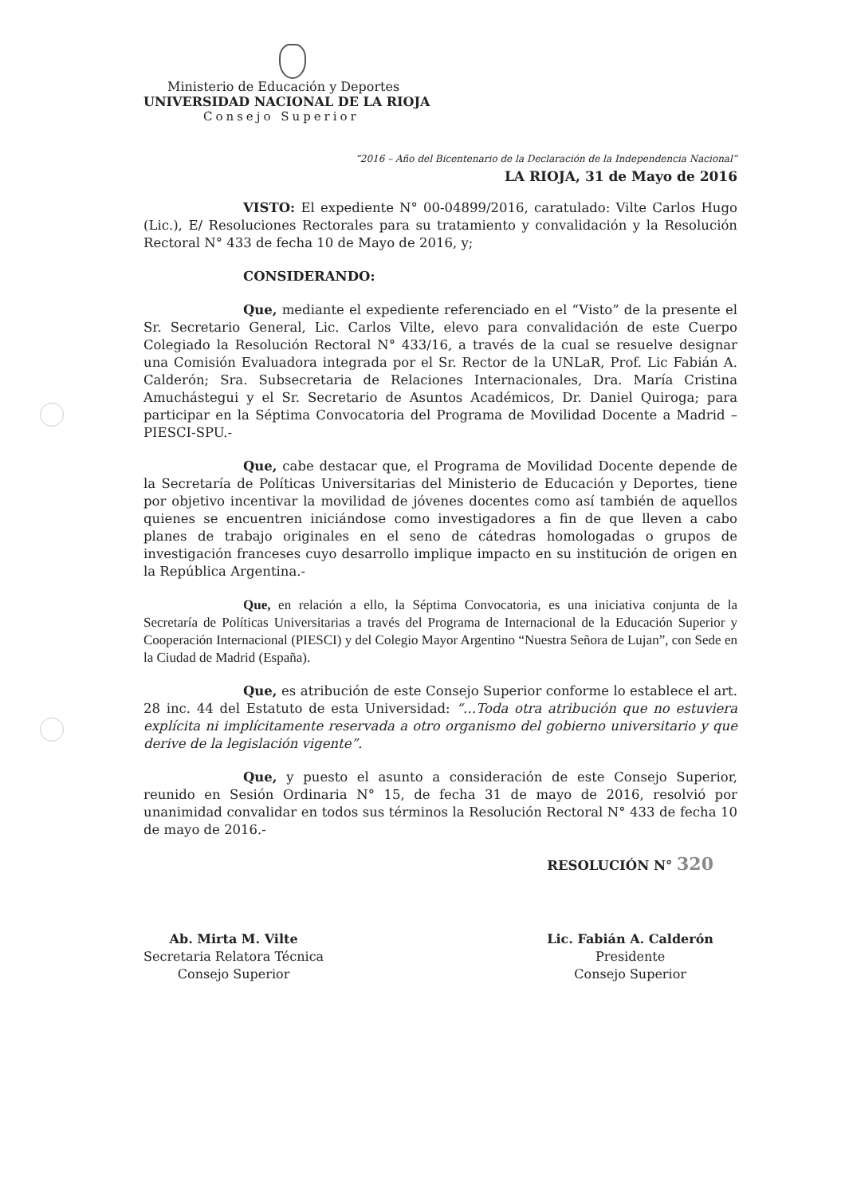Ministerio de Educación y Deportes
UNIVERSIDAD NACIONAL DE LA RIOJA
Consejo Superior
“2016 – Año del Bicentenario de la Declaración de la Independencia Nacional”
LA RIOJA, 31 de Mayo de 2016
VISTO: El expediente N° 00-04899/2016, caratulado: Vilte Carlos Hugo (Lic.), E/ Resoluciones Rectorales para su tratamiento y convalidación y la Resolución Rectoral N° 433 de fecha 10 de Mayo de 2016, y;
CONSIDERANDO:
Que, mediante el expediente referenciado en el “Visto” de la presente el Sr. Secretario General, Lic. Carlos Vilte, elevo para convalidación de este Cuerpo Colegiado la Resolución Rectoral N° 433/16, a través de la cual se resuelve designar una Comisión Evaluadora integrada por el Sr. Rector de la UNLaR, Prof. Lic Fabián A. Calderón; Sra. Subsecretaria de Relaciones Internacionales, Dra. María Cristina Amuchástegui y el Sr. Secretario de Asuntos Académicos, Dr. Daniel Quiroga; para participar en la Séptima Convocatoria del Programa de Movilidad Docente a Madrid – PIESCI-SPU.-
Que, cabe destacar que, el Programa de Movilidad Docente depende de la Secretaría de Políticas Universitarias del Ministerio de Educación y Deportes, tiene por objetivo incentivar la movilidad de jóvenes docentes como así también de aquellos quienes se encuentren iniciándose como investigadores a fin de que lleven a cabo planes de trabajo originales en el seno de cátedras homologadas o grupos de investigación franceses cuyo desarrollo implique impacto en su institución de origen en la República Argentina.-
Que, en relación a ello, la Séptima Convocatoria, es una iniciativa conjunta de la Secretaría de Políticas Universitarias a través del Programa de Internacional de la Educación Superior y Cooperación Internacional (PIESCI) y del Colegio Mayor Argentino “Nuestra Señora de Lujan”, con Sede en la Ciudad de Madrid (España).
Que, es atribución de este Consejo Superior conforme lo establece el art. 28 inc. 44 del Estatuto de esta Universidad: “…Toda otra atribución que no estuviera explícita ni implícitamente reservada a otro organismo del gobierno universitario y que derive de la legislación vigente”.
Que, y puesto el asunto a consideración de este Consejo Superior, reunido en Sesión Ordinaria N° 15, de fecha 31 de mayo de 2016, resolvió por unanimidad convalidar en todos sus términos la Resolución Rectoral N° 433 de fecha 10 de mayo de 2016.-
RESOLUCIÓN N° 320
Ab. Mirta M. Vilte
Secretaria Relatora Técnica
Consejo Superior
Lic. Fabián A. Calderón
Presidente
Consejo Superior